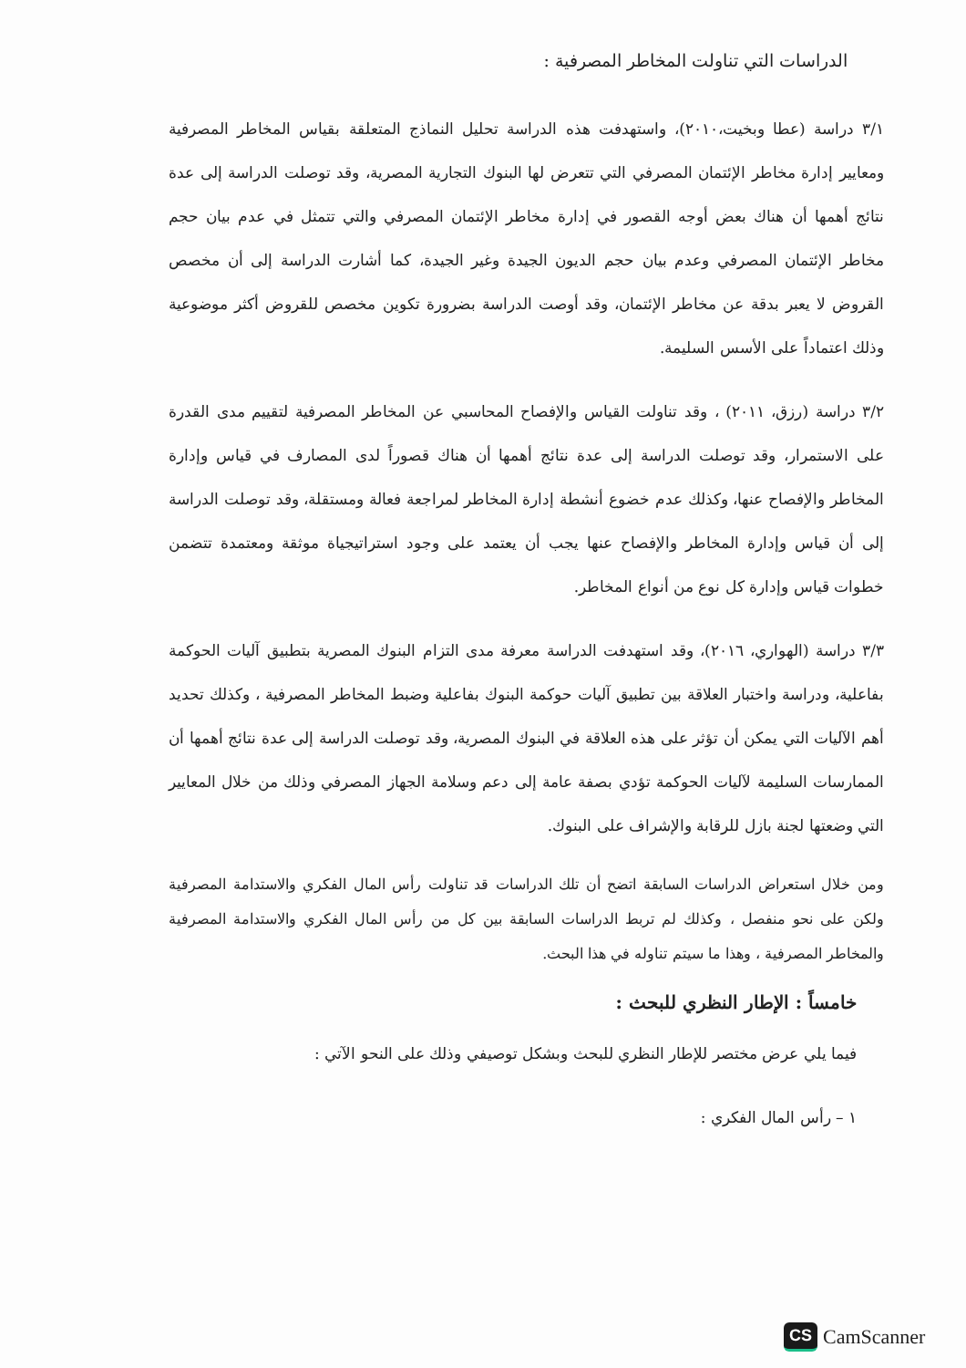الدراسات التي تناولت المخاطر المصرفية :
٣/١ دراسة (عطا وبخيت،٢٠١٠)، واستهدفت هذه الدراسة تحليل النماذج المتعلقة بقياس المخاطر المصرفية ومعايير إدارة مخاطر الإئتمان المصرفي التي تتعرض لها البنوك التجارية المصرية، وقد توصلت الدراسة إلى عدة نتائج أهمها أن هناك بعض أوجه القصور في إدارة مخاطر الإئتمان المصرفي والتي تتمثل في عدم بيان حجم مخاطر الإئتمان المصرفي وعدم بيان حجم الديون الجيدة وغير الجيدة، كما أشارت الدراسة إلى أن مخصص القروض لا يعبر بدقة عن مخاطر الإئتمان، وقد أوصت الدراسة بضرورة تكوين مخصص للقروض أكثر موضوعية وذلك اعتماداً على الأسس السليمة.
٣/٢ دراسة (رزق، ٢٠١١) ، وقد تناولت القياس والإفصاح المحاسبي عن المخاطر المصرفية لتقييم مدى القدرة على الاستمرار، وقد توصلت الدراسة إلى عدة نتائج أهمها أن هناك قصوراً لدى المصارف في قياس وإدارة المخاطر والإفصاح عنها، وكذلك عدم خضوع أنشطة إدارة المخاطر لمراجعة فعالة ومستقلة، وقد توصلت الدراسة إلى أن قياس وإدارة المخاطر والإفصاح عنها يجب أن يعتمد على وجود استراتيجياة موثقة ومعتمدة تتضمن خطوات قياس وإدارة كل نوع من أنواع المخاطر.
٣/٣ دراسة (الهواري، ٢٠١٦)، وقد استهدفت الدراسة معرفة مدى التزام البنوك المصرية بتطبيق آليات الحوكمة بفاعلية، ودراسة واختبار العلاقة بين تطبيق آليات حوكمة البنوك بفاعلية وضبط المخاطر المصرفية ، وكذلك تحديد أهم الآليات التي يمكن أن تؤثر على هذه العلاقة في البنوك المصرية، وقد توصلت الدراسة إلى عدة نتائج أهمها أن الممارسات السليمة لآليات الحوكمة تؤدي بصفة عامة إلى دعم وسلامة الجهاز المصرفي وذلك من خلال المعايير التي وضعتها لجنة بازل للرقابة والإشراف على البنوك.
ومن خلال استعراض الدراسات السابقة اتضح أن تلك الدراسات قد تناولت رأس المال الفكري والاستدامة المصرفية ولكن على نحو منفصل ، وكذلك لم تربط الدراسات السابقة بين كل من رأس المال الفكري والاستدامة المصرفية والمخاطر المصرفية ، وهذا ما سيتم تناوله في هذا البحث.
خامساً : الإطار النظري للبحث :
فيما يلي عرض مختصر للإطار النظري للبحث وبشكل توصيفي وذلك على النحو الآتي :
١ – رأس المال الفكري :
CS CamScanner